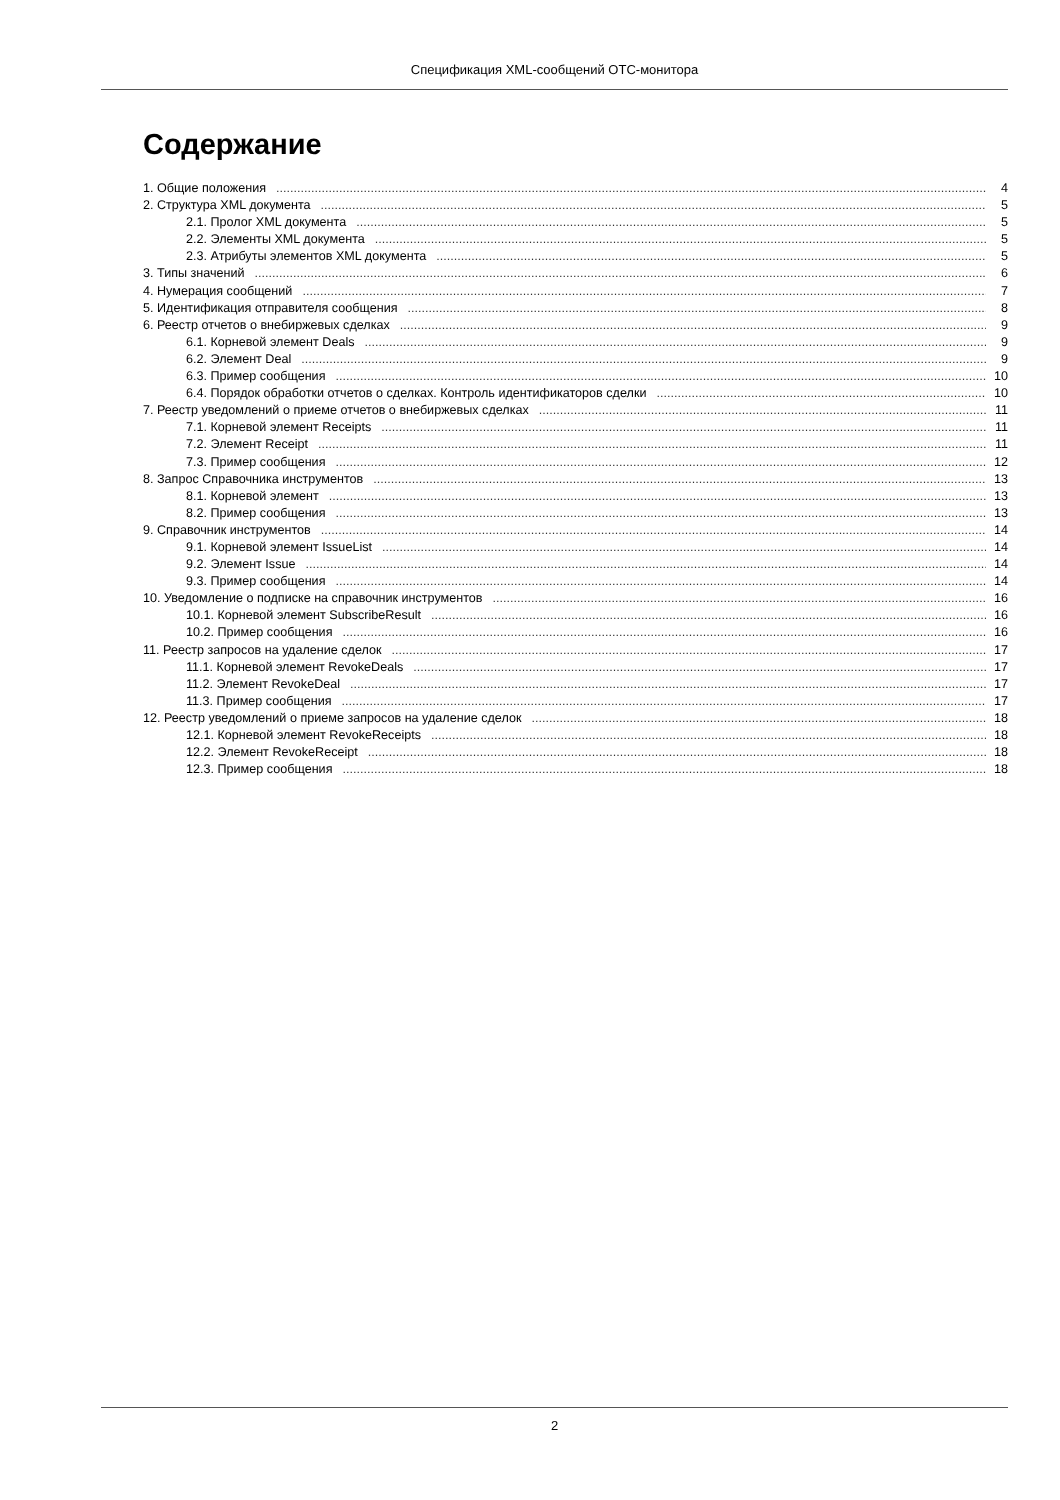Спецификация XML-сообщений OTC-монитора
Содержание
1. Общие положения 4
2. Структура XML документа 5
2.1. Пролог XML документа 5
2.2. Элементы XML документа 5
2.3. Атрибуты элементов XML документа 5
3. Типы значений 6
4. Нумерация сообщений 7
5. Идентификация отправителя сообщения 8
6. Реестр отчетов о внебиржевых сделках 9
6.1. Корневой элемент Deals 9
6.2. Элемент Deal 9
6.3. Пример сообщения 10
6.4. Порядок обработки отчетов о сделках. Контроль идентификаторов сделки 10
7. Реестр уведомлений о приеме отчетов о внебиржевых сделках 11
7.1. Корневой элемент Receipts 11
7.2. Элемент Receipt 11
7.3. Пример сообщения 12
8. Запрос Справочника инструментов 13
8.1. Корневой элемент 13
8.2. Пример сообщения 13
9. Справочник инструментов 14
9.1. Корневой элемент IssueList 14
9.2. Элемент Issue 14
9.3. Пример сообщения 14
10. Уведомление о подписке на справочник инструментов 16
10.1. Корневой элемент SubscribeResult 16
10.2. Пример сообщения 16
11. Реестр запросов на удаление сделок 17
11.1. Корневой элемент RevokeDeals 17
11.2. Элемент RevokeDeal 17
11.3. Пример сообщения 17
12. Реестр уведомлений о приеме запросов на удаление сделок 18
12.1. Корневой элемент RevokeReceipts 18
12.2. Элемент RevokeReceipt 18
12.3. Пример сообщения 18
2